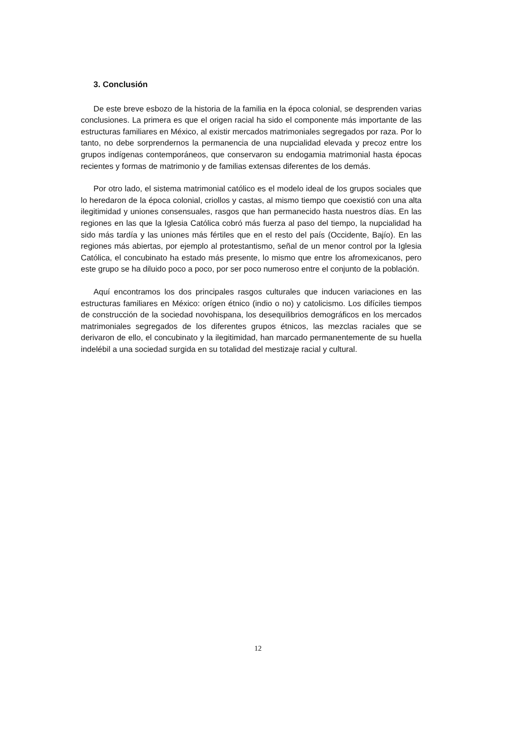3. Conclusión
De este breve esbozo de la historia de la familia en la época colonial, se desprenden varias conclusiones. La primera es que el origen racial ha sido el componente más importante de las estructuras familiares en México, al existir mercados matrimoniales segregados por raza. Por lo tanto, no debe sorprendernos la permanencia de una nupcialidad elevada y precoz entre los grupos indígenas contemporáneos, que conservaron su endogamia matrimonial hasta épocas recientes y formas de matrimonio y de familias extensas diferentes de los demás.
Por otro lado, el sistema matrimonial católico es el modelo ideal de los grupos sociales que lo heredaron de la época colonial, criollos y castas, al mismo tiempo que coexistió con una alta ilegitimidad y uniones consensuales, rasgos que han permanecido hasta nuestros días. En las regiones en las que la Iglesia Católica cobró más fuerza al paso del tiempo, la nupcialidad ha sido más tardía y las uniones más fértiles que en el resto del país (Occidente, Bajío). En las regiones más abiertas, por ejemplo al protestantismo, señal de un menor control por la Iglesia Católica, el concubinato ha estado más presente, lo mismo que entre los afromexicanos, pero este grupo se ha diluido poco a poco, por ser poco numeroso entre el conjunto de la población.
Aquí encontramos los dos principales rasgos culturales que inducen variaciones en las estructuras familiares en México: orígen étnico (indio o no) y catolicismo. Los difíciles tiempos de construcción de la sociedad novohispana, los desequilibrios demográficos en los mercados matrimoniales segregados de los diferentes grupos étnicos, las mezclas raciales que se derivaron de ello, el concubinato y la ilegitimidad, han marcado permanentemente de su huella indelébil a una sociedad surgida en su totalidad del mestizaje racial y cultural.
12